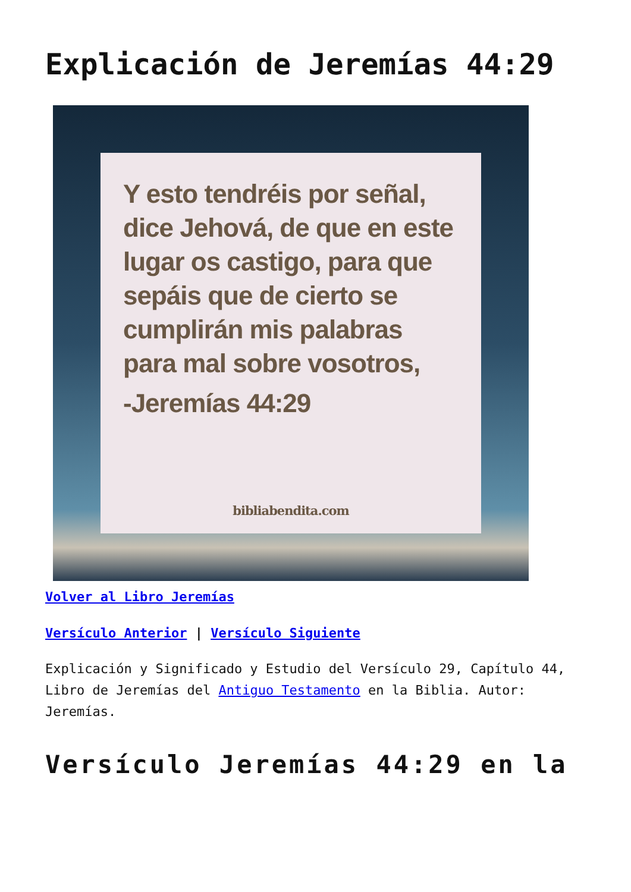Explicación de Jeremías 44:29
Y esto tendréis por señal, dice Jehová, de que en este lugar os castigo, para que sepáis que de cierto se cumplirán mis palabras para mal sobre vosotros,
-Jeremías 44:29
bibliabendita.com
Volver al Libro Jeremías
Versículo Anterior | Versículo Siguiente
Explicación y Significado y Estudio del Versículo 29, Capítulo 44, Libro de Jeremías del Antiguo Testamento en la Biblia. Autor: Jeremías.
Versículo Jeremías 44:29 en la